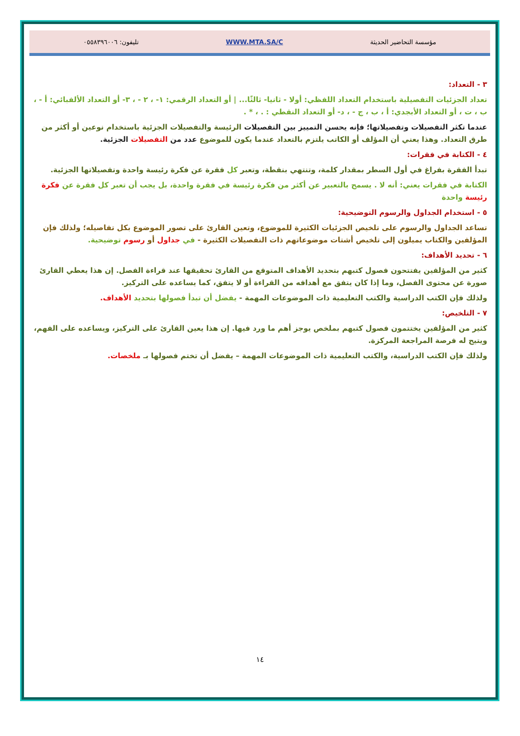مؤسسة التحاضير الحديثة WWW.MTA.SA/C تليفون: ٠٥٥٨٣٩٦٠٠٦
٣ - التعداد:
تعداد الجزئيات التفصيلية باستخدام التعداد اللفظي: أولا - ثانيا- ثالثًا... | أو التعداد الرقمي: ١- ، ٢ - ، ٣- أو التعداد الألفبائي: أ - ، ب ، ت ، أو التعداد الأبجدي: أ ، ب ، ج - ، د- أو التعداد النقطي : . ، * .
عندما تكثر التفصيلات وتفصيلاتها؛ فإنه يحسن التمييز بين التفصيلات الرئيسة والتفصيلات الجزئية باستخدام نوعين أو أكثر من طرق التعداد. وهذا يعني أن المؤلف أو الكاتب يلتزم بالتعداد عندما يكون للموضوع عدد من التفصيلات الجزئية.
٤ - الكتابة في فقرات:
تبدأ الفقرة بفراغ في أول السطر بمقدار كلمة، وتنتهي بنقطة، وتعبر كل فقرة عن فكرة رئيسة واحدة وتفصيلاتها الجزئية.
الكتابة في فقرات يعني: أنه لا . يسمح بالتعبير عن أكثر من فكرة رئيسة في فقرة واحدة، بل يجب أن تعبر كل فقرة عن فكرة رئيسة واحدة
٥ - استخدام الجداول والرسوم التوضيحية:
تساعد الجداول والرسوم على تلخيص الجزئيات الكثيرة للموضوع، وتعين القارئ على تصور الموضوع بكل تفاصيله؛ ولذلك فإن المؤلفين والكتاب يميلون إلى تلخيص أشتات موضوعاتهم ذات التفصيلات الكثيرة - في جداول أو رسوم توضيحية.
٦ - تحديد الأهداف:
كثير من المؤلفين يفتتحون فصول كتبهم بتحديد الأهداف المتوقع من القارئ تحقيقها عند قراءة الفصل. إن هذا يعطي القارئ صورة عن محتوى الفصل، وما إذا كان يتفق مع أهدافه من القراءة أو لا يتفق، كما يساعده على التركيز.
ولذلك فإن الكتب الدراسية والكتب التعليمية ذات الموضوعات المهمة - يفضل أن تبدأ فصولها بتحديد الأهداف.
٧ - التلخيص:
كثير من المؤلفين يختتمون فصول كتبهم بملخص يوجز أهم ما ورد فيها. إن هذا يعين القارئ على التركيز، ويساعده على الفهم، ويتيح له فرصة المراجعة المركزة.
ولذلك فإن الكتب الدراسية، والكتب التعليمية ذات الموضوعات المهمة – يفضل أن تختم فصولها بـ ملخصات.
١٤